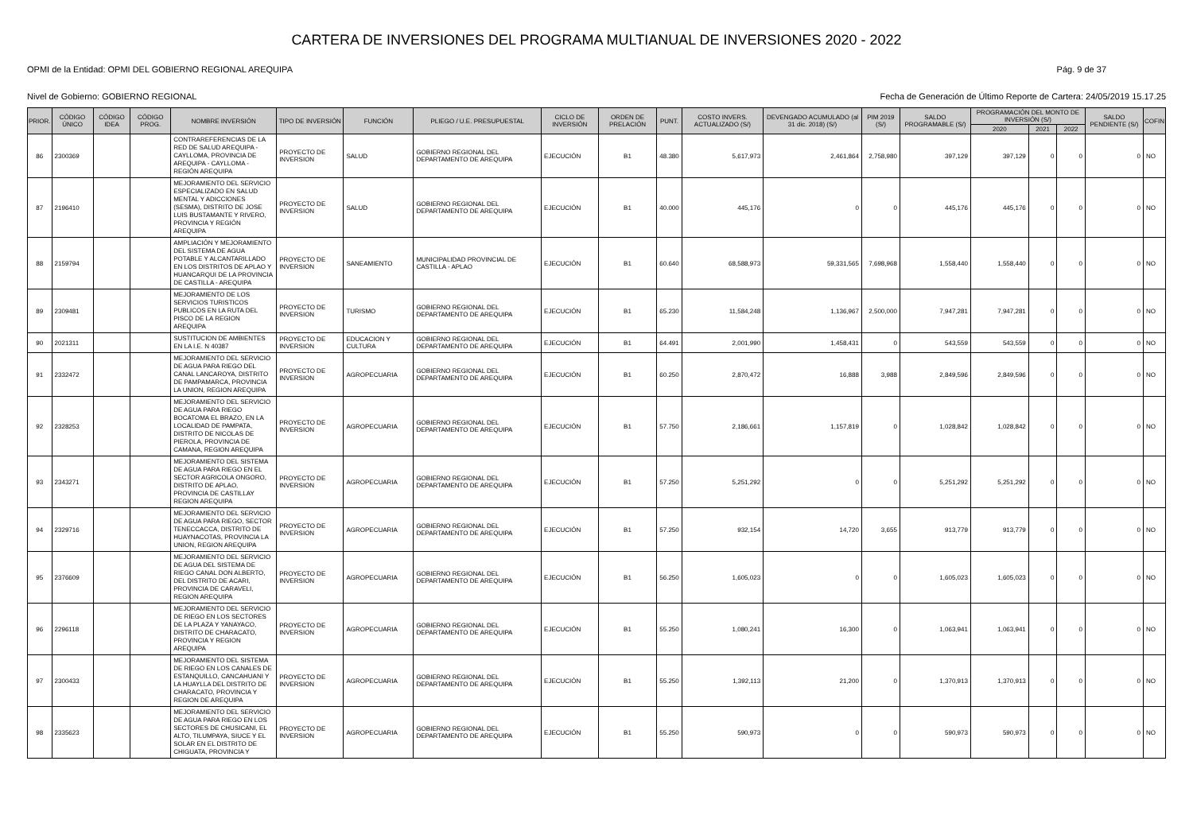CARTERA DE INVERSIONES DEL PROGRAMA MULTIANUAL DE INVERSIONES 2020 - 2022
OPMI de la Entidad: OPMI DEL GOBIERNO REGIONAL AREQUIPA Pág. 9 de 37
Nivel de Gobierno: GOBIERNO REGIONAL Fecha de Generación de Último Reporte de Cartera: 24/05/2019 15.17.25
| PRIOR. | CÓDIGO ÚNICO | CÓDIGO IDEA | CÓDIGO PROG. | NOMBRE INVERSIÓN | TIPO DE INVERSIÓN | FUNCIÓN | PLIEGO / U.E. PRESUPUESTAL | CICLO DE INVERSIÓN | ORDEN DE PRELACIÓN | PUNT. | COSTO INVERS. ACTUALIZADO (S/) | DEVENGADO ACUMULADO (al 31 dic. 2018) (S/) | PIM 2019 (S/) | SALDO PROGRAMABLE (S/) | PROGRAMACIÓN DEL MONTO DE INVERSIÓN (S/) | | | SALDO PENDIENTE (S/) | COFIN |
| --- | --- | --- | --- | --- | --- | --- | --- | --- | --- | --- | --- | --- | --- | --- | --- | --- | --- | --- | --- |
| | | | | | | | | | | | | | | | 2020 | 2021 | 2022 | | |
| 86 | 2300369 | | | CONTRAREFERENCIAS DE LA RED DE SALUD AREQUIPA - CAYLLOMA, PROVINCIA DE AREQUIPA - CAYLLOMA - REGIÓN AREQUIPA | PROYECTO DE INVERSION | SALUD | GOBIERNO REGIONAL DEL DEPARTAMENTO DE AREQUIPA | EJECUCIÓN | B1 | 48.380 | 5,617,973 | 2,461,864 | 2,758,980 | 397,129 | 397,129 | 0 | 0 | 0 | NO |
| 87 | 2196410 | | | MEJORAMIENTO DEL SERVICIO ESPECIALIZADO EN SALUD MENTAL Y ADICCIONES (SESMA), DISTRITO DE JOSE LUIS BUSTAMANTE Y RIVERO, PROVINCIA Y REGIÓN AREQUIPA | PROYECTO DE INVERSION | SALUD | GOBIERNO REGIONAL DEL DEPARTAMENTO DE AREQUIPA | EJECUCIÓN | B1 | 40.000 | 445,176 | 0 | 0 | 445,176 | 445,176 | 0 | 0 | 0 | NO |
| 88 | 2159794 | | | AMPLIACIÓN Y MEJORAMIENTO DEL SISTEMA DE AGUA POTABLE Y ALCANTARILLADO EN LOS DISTRITOS DE APLAO Y HUANCARQUI DE LA PROVINCIA DE CASTILLA - AREQUIPA | PROYECTO DE INVERSION | SANEAMIENTO | MUNICIPALIDAD PROVINCIAL DE CASTILLA - APLAO | EJECUCIÓN | B1 | 60.640 | 68,588,973 | 59,331,565 | 7,698,968 | 1,558,440 | 1,558,440 | 0 | 0 | 0 | NO |
| 89 | 2309481 | | | MEJORAMIENTO DE LOS SERVICIOS TURISTICOS PUBLICOS EN LA RUTA DEL PISCO DE LA REGION AREQUIPA | PROYECTO DE INVERSION | TURISMO | GOBIERNO REGIONAL DEL DEPARTAMENTO DE AREQUIPA | EJECUCIÓN | B1 | 65.230 | 11,584,248 | 1,136,967 | 2,500,000 | 7,947,281 | 7,947,281 | 0 | 0 | 0 | NO |
| 90 | 2021311 | | | SUSTITUCION DE AMBIENTES EN LA I.E. N 40387 | PROYECTO DE INVERSION | EDUCACION Y CULTURA | GOBIERNO REGIONAL DEL DEPARTAMENTO DE AREQUIPA | EJECUCIÓN | B1 | 64.491 | 2,001,990 | 1,458,431 | 0 | 543,559 | 543,559 | 0 | 0 | 0 | NO |
| 91 | 2332472 | | | MEJORAMIENTO DEL SERVICIO DE AGUA PARA RIEGO DEL CANAL LANCAROYA, DISTRITO DE PAMPAMARCA, PROVINCIA LA UNION, REGION AREQUIPA | PROYECTO DE INVERSION | AGROPECUARIA | GOBIERNO REGIONAL DEL DEPARTAMENTO DE AREQUIPA | EJECUCIÓN | B1 | 60.250 | 2,870,472 | 16,888 | 3,988 | 2,849,596 | 2,849,596 | 0 | 0 | 0 | NO |
| 92 | 2328253 | | | MEJORAMIENTO DEL SERVICIO DE AGUA PARA RIEGO BOCATOMA EL BRAZO, EN LA LOCALIDAD DE PAMPATA, DISTRITO DE NICOLAS DE PIEROLA, PROVINCIA DE CAMANA, REGION AREQUIPA | PROYECTO DE INVERSION | AGROPECUARIA | GOBIERNO REGIONAL DEL DEPARTAMENTO DE AREQUIPA | EJECUCIÓN | B1 | 57.750 | 2,186,661 | 1,157,819 | 0 | 1,028,842 | 1,028,842 | 0 | 0 | 0 | NO |
| 93 | 2343271 | | | MEJORAMIENTO DEL SISTEMA DE AGUA PARA RIEGO EN EL SECTOR AGRICOLA ONGORO, DISTRITO DE APLAO, PROVINCIA DE CASTILLAY REGION AREQUIPA | PROYECTO DE INVERSION | AGROPECUARIA | GOBIERNO REGIONAL DEL DEPARTAMENTO DE AREQUIPA | EJECUCIÓN | B1 | 57.250 | 5,251,292 | 0 | 0 | 5,251,292 | 5,251,292 | 0 | 0 | 0 | NO |
| 94 | 2329716 | | | MEJORAMIENTO DEL SERVICIO DE AGUA PARA RIEGO, SECTOR TENECCACCA, DISTRITO DE HUAYNACOTAS, PROVINCIA LA UNION, REGION AREQUIPA | PROYECTO DE INVERSION | AGROPECUARIA | GOBIERNO REGIONAL DEL DEPARTAMENTO DE AREQUIPA | EJECUCIÓN | B1 | 57.250 | 932,154 | 14,720 | 3,655 | 913,779 | 913,779 | 0 | 0 | 0 | NO |
| 95 | 2376609 | | | MEJORAMIENTO DEL SERVICIO DE AGUA DEL SISTEMA DE RIEGO CANAL DON ALBERTO, DEL DISTRITO DE ACARI, PROVINCIA DE CARAVELI, REGION AREQUIPA | PROYECTO DE INVERSION | AGROPECUARIA | GOBIERNO REGIONAL DEL DEPARTAMENTO DE AREQUIPA | EJECUCIÓN | B1 | 56.250 | 1,605,023 | 0 | 0 | 1,605,023 | 1,605,023 | 0 | 0 | 0 | NO |
| 96 | 2296118 | | | MEJORAMIENTO DEL SERVICIO DE RIEGO EN LOS SECTORES DE LA PLAZA Y YANAYACO, DISTRITO DE CHARACATO, PROVINCIA Y REGION AREQUIPA | PROYECTO DE INVERSION | AGROPECUARIA | GOBIERNO REGIONAL DEL DEPARTAMENTO DE AREQUIPA | EJECUCIÓN | B1 | 55.250 | 1,080,241 | 16,300 | 0 | 1,063,941 | 1,063,941 | 0 | 0 | 0 | NO |
| 97 | 2300433 | | | MEJORAMIENTO DEL SISTEMA DE RIEGO EN LOS CANALES DE ESTANQUILLO, CANCAHUANI Y LA HUAYLLA DEL DISTRITO DE CHARACATO, PROVINCIA Y REGION DE AREQUIPA | PROYECTO DE INVERSION | AGROPECUARIA | GOBIERNO REGIONAL DEL DEPARTAMENTO DE AREQUIPA | EJECUCIÓN | B1 | 55.250 | 1,392,113 | 21,200 | 0 | 1,370,913 | 1,370,913 | 0 | 0 | 0 | NO |
| 98 | 2335623 | | | MEJORAMIENTO DEL SERVICIO DE AGUA PARA RIEGO EN LOS SECTORES DE CHUSICANI, EL ALTO, TILUMPAYA, SIUCE Y EL SOLAR EN EL DISTRITO DE CHIGUATA, PROVINCIA Y | PROYECTO DE INVERSION | AGROPECUARIA | GOBIERNO REGIONAL DEL DEPARTAMENTO DE AREQUIPA | EJECUCIÓN | B1 | 55.250 | 590,973 | 0 | 0 | 590,973 | 590,973 | 0 | 0 | 0 | NO |